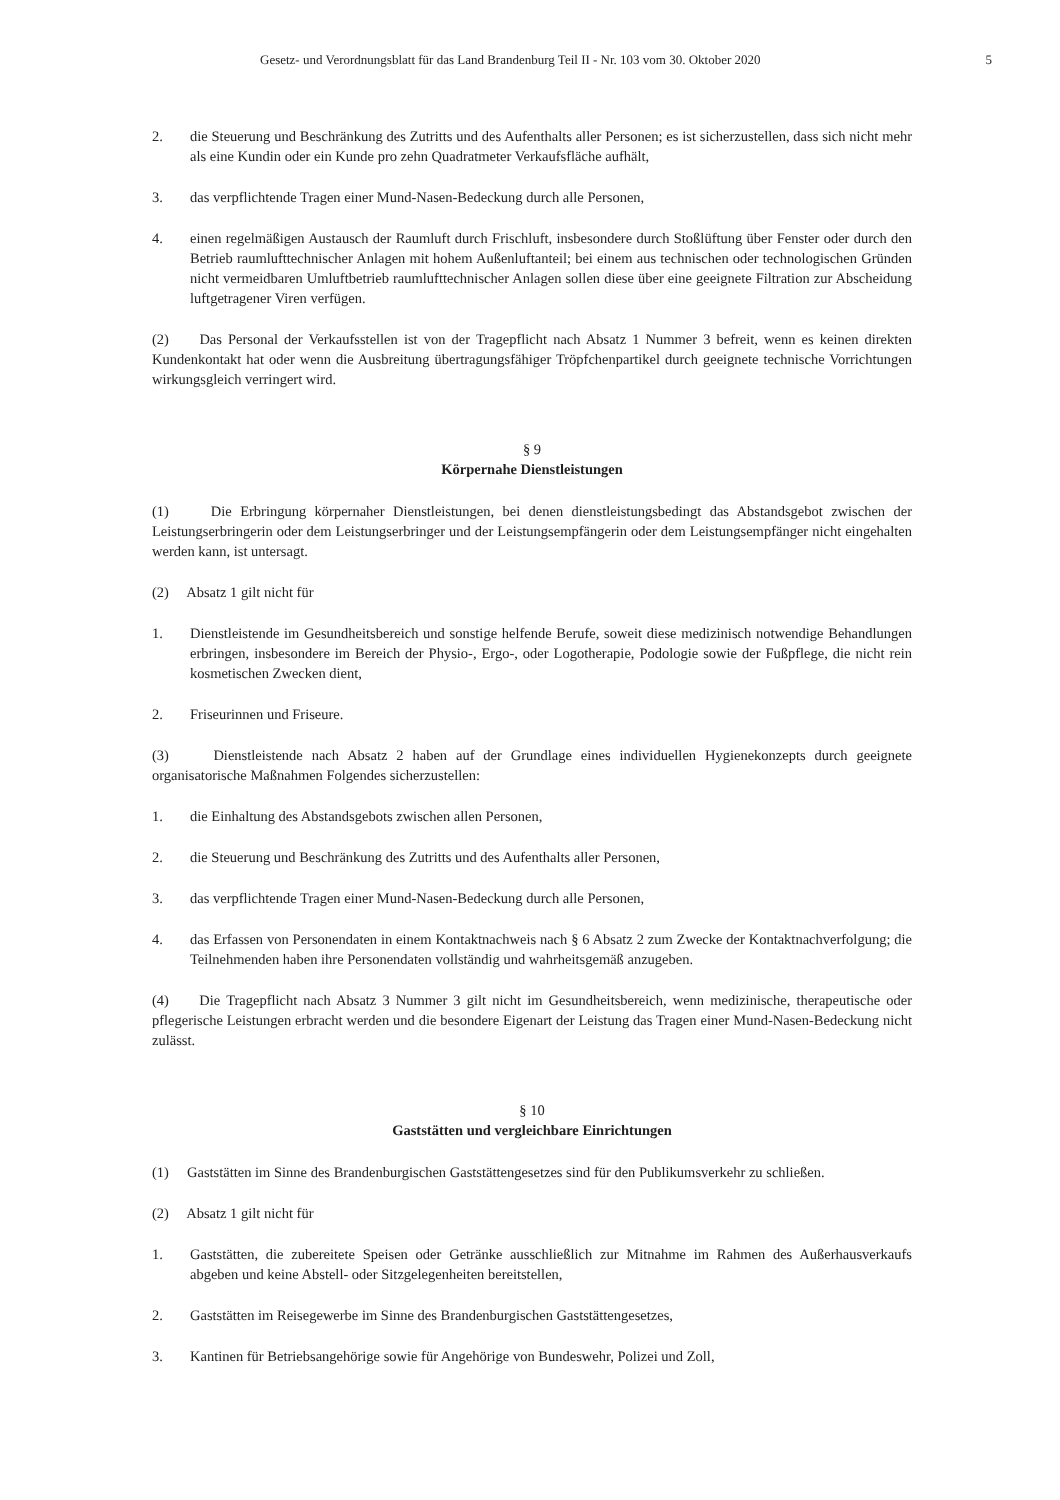Gesetz- und Verordnungsblatt für das Land Brandenburg Teil II - Nr. 103 vom 30. Oktober 2020 5
2. die Steuerung und Beschränkung des Zutritts und des Aufenthalts aller Personen; es ist sicherzustellen, dass sich nicht mehr als eine Kundin oder ein Kunde pro zehn Quadratmeter Verkaufsfläche aufhält,
3. das verpflichtende Tragen einer Mund-Nasen-Bedeckung durch alle Personen,
4. einen regelmäßigen Austausch der Raumluft durch Frischluft, insbesondere durch Stoßlüftung über Fenster oder durch den Betrieb raumlufttechnischer Anlagen mit hohem Außenluftanteil; bei einem aus technischen oder technologischen Gründen nicht vermeidbaren Umluftbetrieb raumlufttechnischer Anlagen sollen diese über eine geeignete Filtration zur Abscheidung luftgetragener Viren verfügen.
(2) Das Personal der Verkaufsstellen ist von der Tragepflicht nach Absatz 1 Nummer 3 befreit, wenn es keinen direkten Kundenkontakt hat oder wenn die Ausbreitung übertragungsfähiger Tröpfchenpartikel durch geeignete technische Vorrichtungen wirkungsgleich verringert wird.
§ 9
Körpernahe Dienstleistungen
(1) Die Erbringung körpernaher Dienstleistungen, bei denen dienstleistungsbedingt das Abstandsgebot zwischen der Leistungserbringerin oder dem Leistungserbringer und der Leistungsempfängerin oder dem Leistungsempfänger nicht eingehalten werden kann, ist untersagt.
(2) Absatz 1 gilt nicht für
1. Dienstleistende im Gesundheitsbereich und sonstige helfende Berufe, soweit diese medizinisch notwendige Behandlungen erbringen, insbesondere im Bereich der Physio-, Ergo-, oder Logotherapie, Podologie sowie der Fußpflege, die nicht rein kosmetischen Zwecken dient,
2. Friseurinnen und Friseure.
(3) Dienstleistende nach Absatz 2 haben auf der Grundlage eines individuellen Hygienekonzepts durch geeignete organisatorische Maßnahmen Folgendes sicherzustellen:
1. die Einhaltung des Abstandsgebots zwischen allen Personen,
2. die Steuerung und Beschränkung des Zutritts und des Aufenthalts aller Personen,
3. das verpflichtende Tragen einer Mund-Nasen-Bedeckung durch alle Personen,
4. das Erfassen von Personendaten in einem Kontaktnachweis nach § 6 Absatz 2 zum Zwecke der Kontaktnachverfolgung; die Teilnehmenden haben ihre Personendaten vollständig und wahrheitsgemäß anzugeben.
(4) Die Tragepflicht nach Absatz 3 Nummer 3 gilt nicht im Gesundheitsbereich, wenn medizinische, therapeutische oder pflegerische Leistungen erbracht werden und die besondere Eigenart der Leistung das Tragen einer Mund-Nasen-Bedeckung nicht zulässt.
§ 10
Gaststätten und vergleichbare Einrichtungen
(1) Gaststätten im Sinne des Brandenburgischen Gaststättengesetzes sind für den Publikumsverkehr zu schließen.
(2) Absatz 1 gilt nicht für
1. Gaststätten, die zubereitete Speisen oder Getränke ausschließlich zur Mitnahme im Rahmen des Außerhausverkaufs abgeben und keine Abstell- oder Sitzgelegenheiten bereitstellen,
2. Gaststätten im Reisegewerbe im Sinne des Brandenburgischen Gaststättengesetzes,
3. Kantinen für Betriebsangehörige sowie für Angehörige von Bundeswehr, Polizei und Zoll,